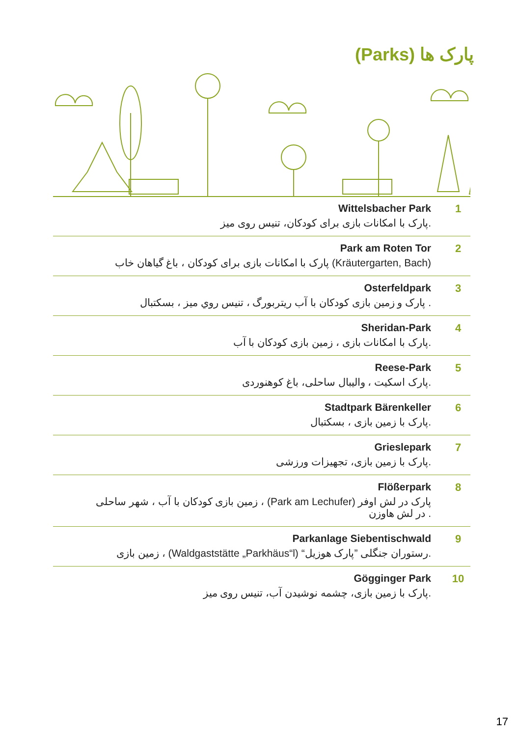پارک ها (Parks)
Wittelsbacher Park
پارک با امکانات بازی برای کودکان، تنیس روی میز.
1
Park am Roten Tor
پارک با امکانات بازی برای کودکان ، باغ گیاهان خاب (Kräutergarten, Bach)
2
Osterfeldpark
پارک و زمین بازی کودکان با آب ریتربورگ ، تنیس روي میز ، بسکتبال .
3
Sheridan-Park
پارک با امکانات بازی ، زمین بازی کودکان با آب.
4
Reese-Park
پارک اسکیت ، والیبال ساحلی، باغ کوهنوردی.
5
Stadtpark Bärenkeller
پارک با زمین بازی ، بسکتبال.
6
Grieslepark
پارک با زمین بازی، تجهیزات ورزشی.
7
Flößerpark
زمین بازی کودکان با آب ، شهر ساحلی ، (Park am Lechufer) پارک در لش اوفر
در لش هاوزن .
8
Parkanlage Siebentischwald
زمین بازی ، (Waldgaststätte „Parkhäus“l) “رستوران جنگلی ”پارک هوزیل.
9
Gögginger Park
پارک با زمین بازی، چشمه نوشیدن آب، تنیس روی میز.
10
17